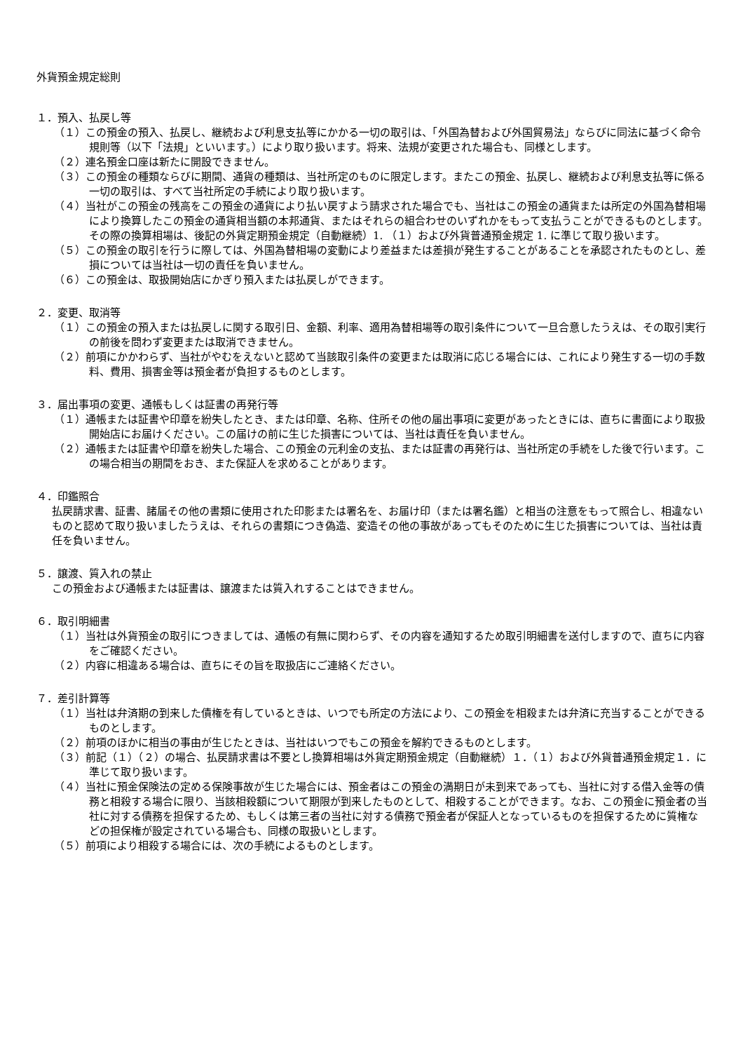外貨預金規定総則
１．預入、払戻し等
（１）この預金の預入、払戻し、継続および利息支払等にかかる一切の取引は、「外国為替および外国貿易法」ならびに同法に基づく命令規則等（以下「法規」といいます。）により取り扱います。将来、法規が変更された場合も、同様とします。
（２）連名預金口座は新たに開設できません。
（３）この預金の種類ならびに期間、通貨の種類は、当社所定のものに限定します。またこの預金、払戻し、継続および利息支払等に係る一切の取引は、すべて当社所定の手続により取り扱います。
（４）当社がこの預金の残高をこの預金の通貨により払い戻すよう請求された場合でも、当社はこの預金の通貨または所定の外国為替相場により換算したこの預金の通貨相当額の本邦通貨、またはそれらの組合わせのいずれかをもって支払うことができるものとします。その際の換算相場は、後記の外貨定期預金規定（自動継続）1. （１）および外貨普通預金規定 1. に準じて取り扱います。
（５）この預金の取引を行うに際しては、外国為替相場の変動により差益または差損が発生することがあることを承認されたものとし、差損については当社は一切の責任を負いません。
（６）この預金は、取扱開始店にかぎり預入または払戻しができます。
２．変更、取消等
（１）この預金の預入または払戻しに関する取引日、金額、利率、適用為替相場等の取引条件について一旦合意したうえは、その取引実行の前後を問わず変更または取消できません。
（２）前項にかかわらず、当社がやむをえないと認めて当該取引条件の変更または取消に応じる場合には、これにより発生する一切の手数料、費用、損害金等は預金者が負担するものとします。
３．届出事項の変更、通帳もしくは証書の再発行等
（１）通帳または証書や印章を紛失したとき、または印章、名称、住所その他の届出事項に変更があったときには、直ちに書面により取扱開始店にお届けください。この届けの前に生じた損害については、当社は責任を負いません。
（２）通帳または証書や印章を紛失した場合、この預金の元利金の支払、または証書の再発行は、当社所定の手続をした後で行います。この場合相当の期間をおき、また保証人を求めることがあります。
４．印鑑照合
払戻請求書、証書、諸届その他の書類に使用された印影または署名を、お届け印（または署名鑑）と相当の注意をもって照合し、相違ないものと認めて取り扱いましたうえは、それらの書類につき偽造、変造その他の事故があってもそのために生じた損害については、当社は責任を負いません。
５．譲渡、質入れの禁止
この預金および通帳または証書は、譲渡または質入れすることはできません。
６．取引明細書
（１）当社は外貨預金の取引につきましては、通帳の有無に関わらず、その内容を通知するため取引明細書を送付しますので、直ちに内容をご確認ください。
（２）内容に相違ある場合は、直ちにその旨を取扱店にご連絡ください。
７．差引計算等
（１）当社は弁済期の到来した債権を有しているときは、いつでも所定の方法により、この預金を相殺または弁済に充当することができるものとします。
（２）前項のほかに相当の事由が生じたときは、当社はいつでもこの預金を解約できるものとします。
（３）前記（１）（２）の場合、払戻請求書は不要とし換算相場は外貨定期預金規定（自動継続）１．（１）および外貨普通預金規定１．に準じて取り扱います。
（４）当社に預金保険法の定める保険事故が生じた場合には、預金者はこの預金の満期日が未到来であっても、当社に対する借入金等の債務と相殺する場合に限り、当該相殺額について期限が到来したものとして、相殺することができます。なお、この預金に預金者の当社に対する債務を担保するため、もしくは第三者の当社に対する債務で預金者が保証人となっているものを担保するために質権などの担保権が設定されている場合も、同様の取扱いとします。
（５）前項により相殺する場合には、次の手続によるものとします。